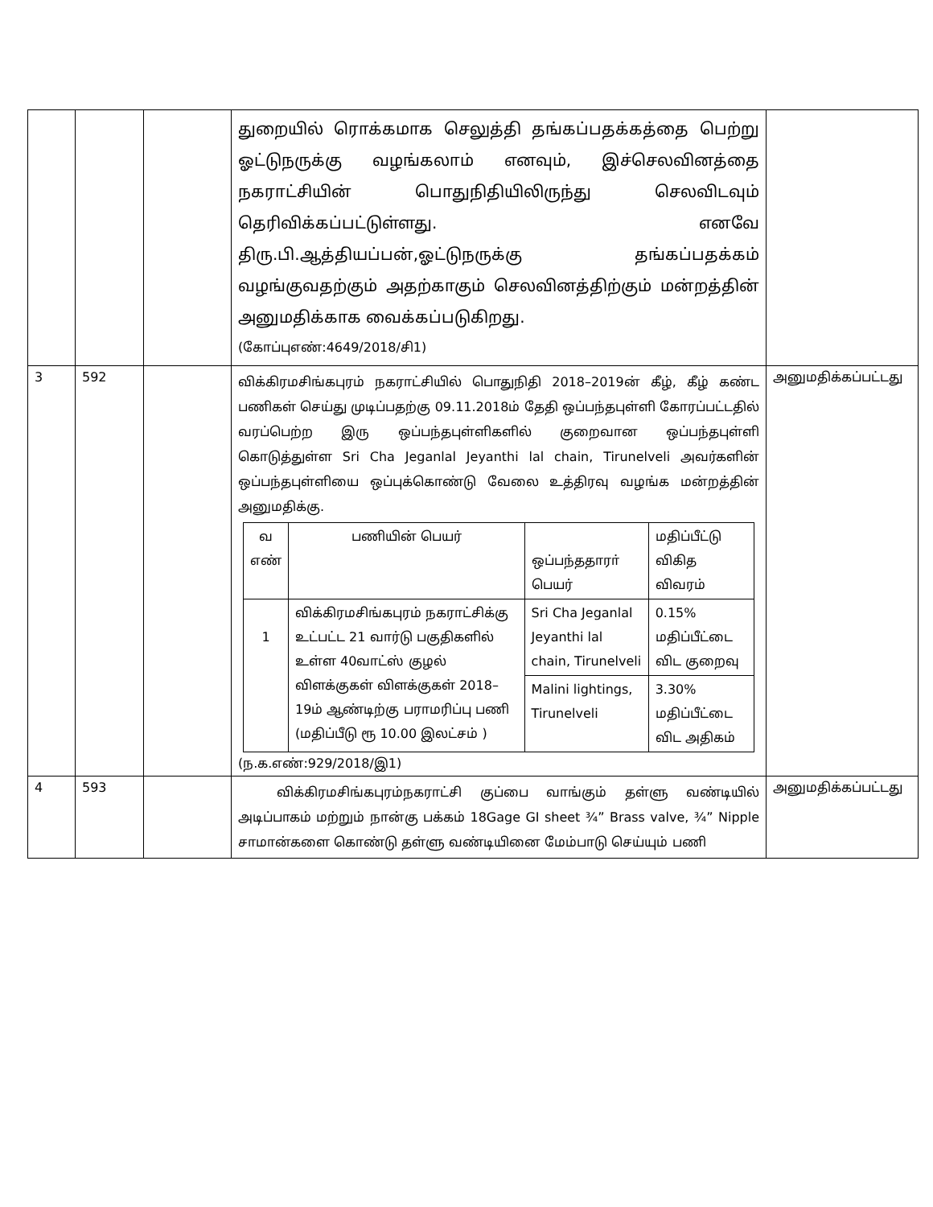| | | | துறையில் ரொக்கமாக செலுத்தி தங்கப்பதக்கத்தை பெற்று ஓட்டுநருக்கு வழங்கலாம் எனவும், இச்செலவினத்தை நகராட்சியின் பொதுநிதியிலிருந்து செலவிடவும் தெரிவிக்கப்பட்டுள்ளது. எனவே திரு.பி.ஆத்தியப்பன்,ஓட்டுநருக்கு தங்கப்பதக்கம் வழங்குவதற்கும் அதற்காகும் செலவினத்திற்கும் மன்றத்தின் அனுமதிக்காக வைக்கப்படுகிறது. (கோப்புஎண்:4649/2018/சி1) | |
| 3 | 592 | | விக்கிரமசிங்கபுரம் நகராட்சியில் பொதுநிதி 2018–2019ன் கீழ், கீழ் கண்ட பணிகள் செய்து முடிப்பதற்கு 09.11.2018ம் தேதி ஒப்பந்தபுள்ளி கோரப்பட்டதில் வரப்பெற்ற இரு ஒப்பந்தபுள்ளிகளில் குறைவான ஒப்பந்தபுள்ளி கொடுத்துள்ள Sri Cha Jeganlal Jeyanthi lal chain, Tirunelveli அவர்களின் ஒப்பந்தபுள்ளியை ஒப்புக்கொண்டு வேலை உத்திரவு வழங்க மன்றத்தின் அனுமதிக்கு. / வ எண் / பணியின் பெயர் / ஒப்பந்ததாரா் பெயர் / மதிப்பீட்டு விகித விவரம் / / --- / --- / --- / --- / / 1 / விக்கிரமசிங்கபுரம் நகராட்சிக்கு உட்பட்ட 21 வார்டு பகுதிகளில் உள்ள 40வாட்ஸ் குழல் விளக்குகள் விளக்குகள் 2018–19ம் ஆண்டிற்கு பராமரிப்பு பணி (மதிப்பீடு ரூ 10.00 இலட்சம் ) / Sri Cha Jeganlal Jeyanthi lal chain, Tirunelveli / 0.15% மதிப்பீட்டை விட குறைவு / / / / Malini lightings, Tirunelveli / 3.30% மதிப்பீட்டை விட அதிகம் / (ந.க.எண்:929/2018/இ1) | அனுமதிக்கப்பட்டது |
| 4 | 593 | | விக்கிரமசிங்கபுரம்நகராட்சி குப்பை வாங்கும் தள்ளு வண்டியில் அடிப்பாகம் மற்றும் நான்கு பக்கம் 18Gage GI sheet ¾” Brass valve, ¾” Nipple சாமான்களை கொண்டு தள்ளு வண்டியினை மேம்பாடு செய்யும் பணி | அனுமதிக்கப்பட்டது |